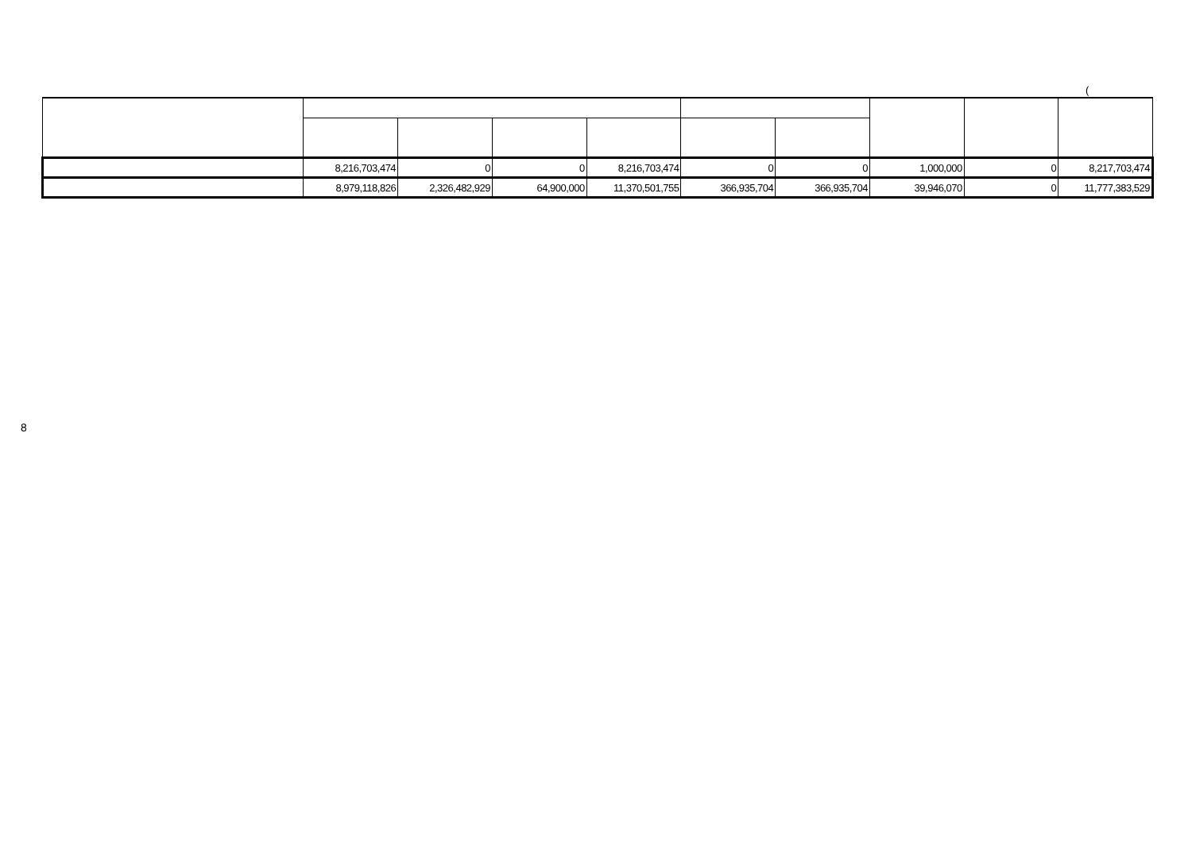(
| | 8,216,703,474 | 0 | 0 | 8,216,703,474 | 0 | 0 | 1,000,000 | 0 | 8,217,703,474 |
| | 8,979,118,826 | 2,326,482,929 | 64,900,000 | 11,370,501,755 | 366,935,704 | 366,935,704 | 39,946,070 | 0 | 11,777,383,529 |
8